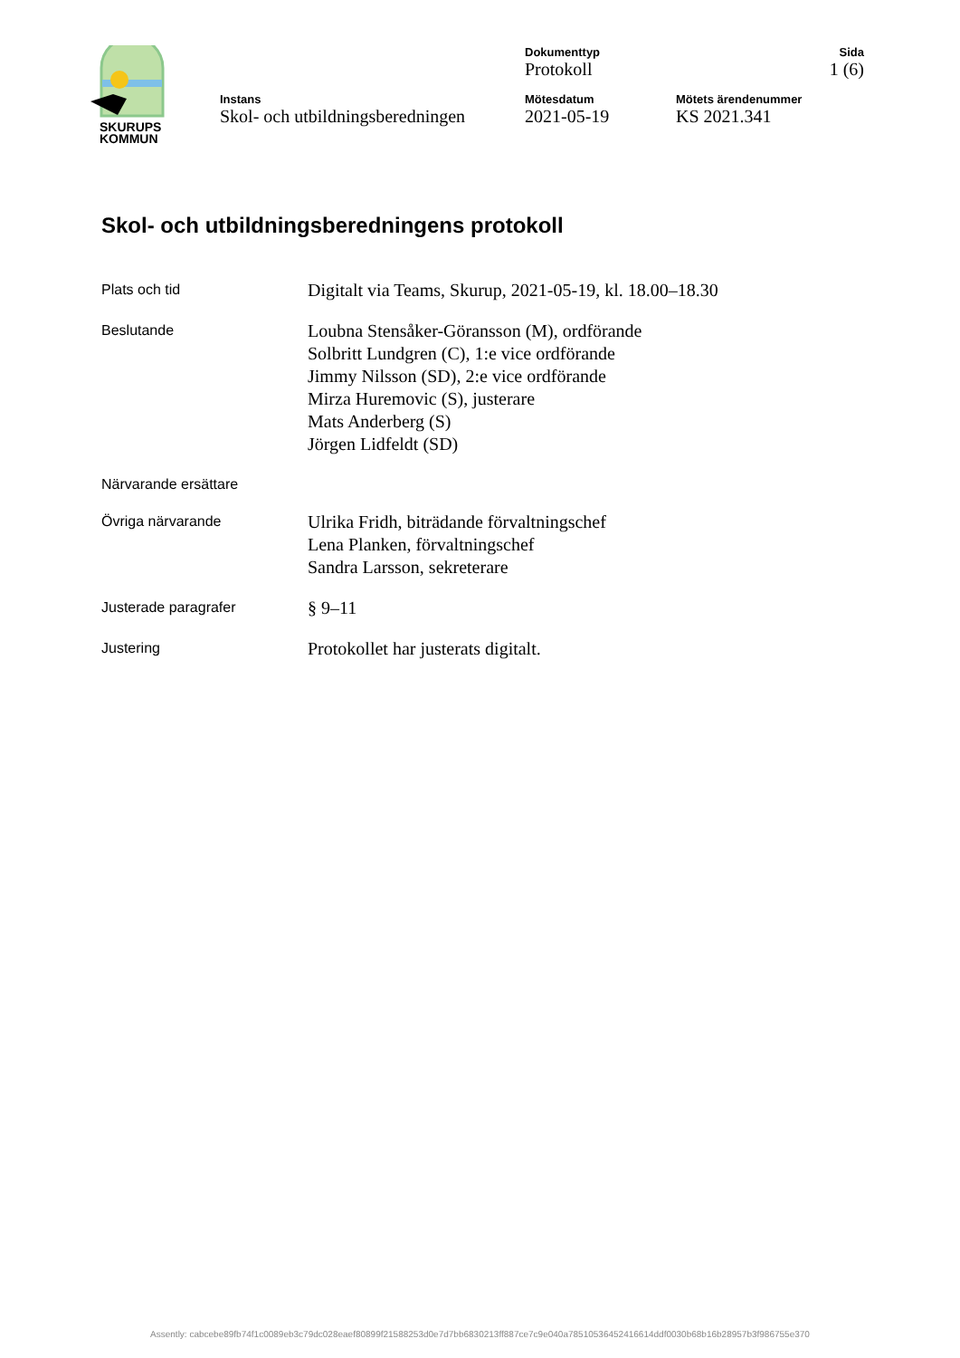SKURUPS
KOMMUN
Dokumenttyp
Protokoll
Sida
1 (6)
Instans
Skol- och utbildningsberedningen
Mötesdatum
2021-05-19
Mötets ärendenummer
KS 2021.341
Skol- och utbildningsberedningens protokoll
Plats och tid
Digitalt via Teams, Skurup, 2021-05-19, kl. 18.00–18.30
Beslutande
Loubna Stensåker-Göransson (M), ordförande
Solbritt Lundgren (C), 1:e vice ordförande
Jimmy Nilsson (SD), 2:e vice ordförande
Mirza Huremovic (S), justerare
Mats Anderberg (S)
Jörgen Lidfeldt (SD)
Närvarande ersättare
Övriga närvarande
Ulrika Fridh, biträdande förvaltningschef
Lena Planken, förvaltningschef
Sandra Larsson, sekreterare
Justerade paragrafer
§ 9–11
Justering
Protokollet har justerats digitalt.
Assently: cabcebe89fb74f1c0089eb3c79dc028eaef80899f21588253d0e7d7bb6830213ff887ce7c9e040a78510536452416614ddf0030b68b16b28957b3f986755e370